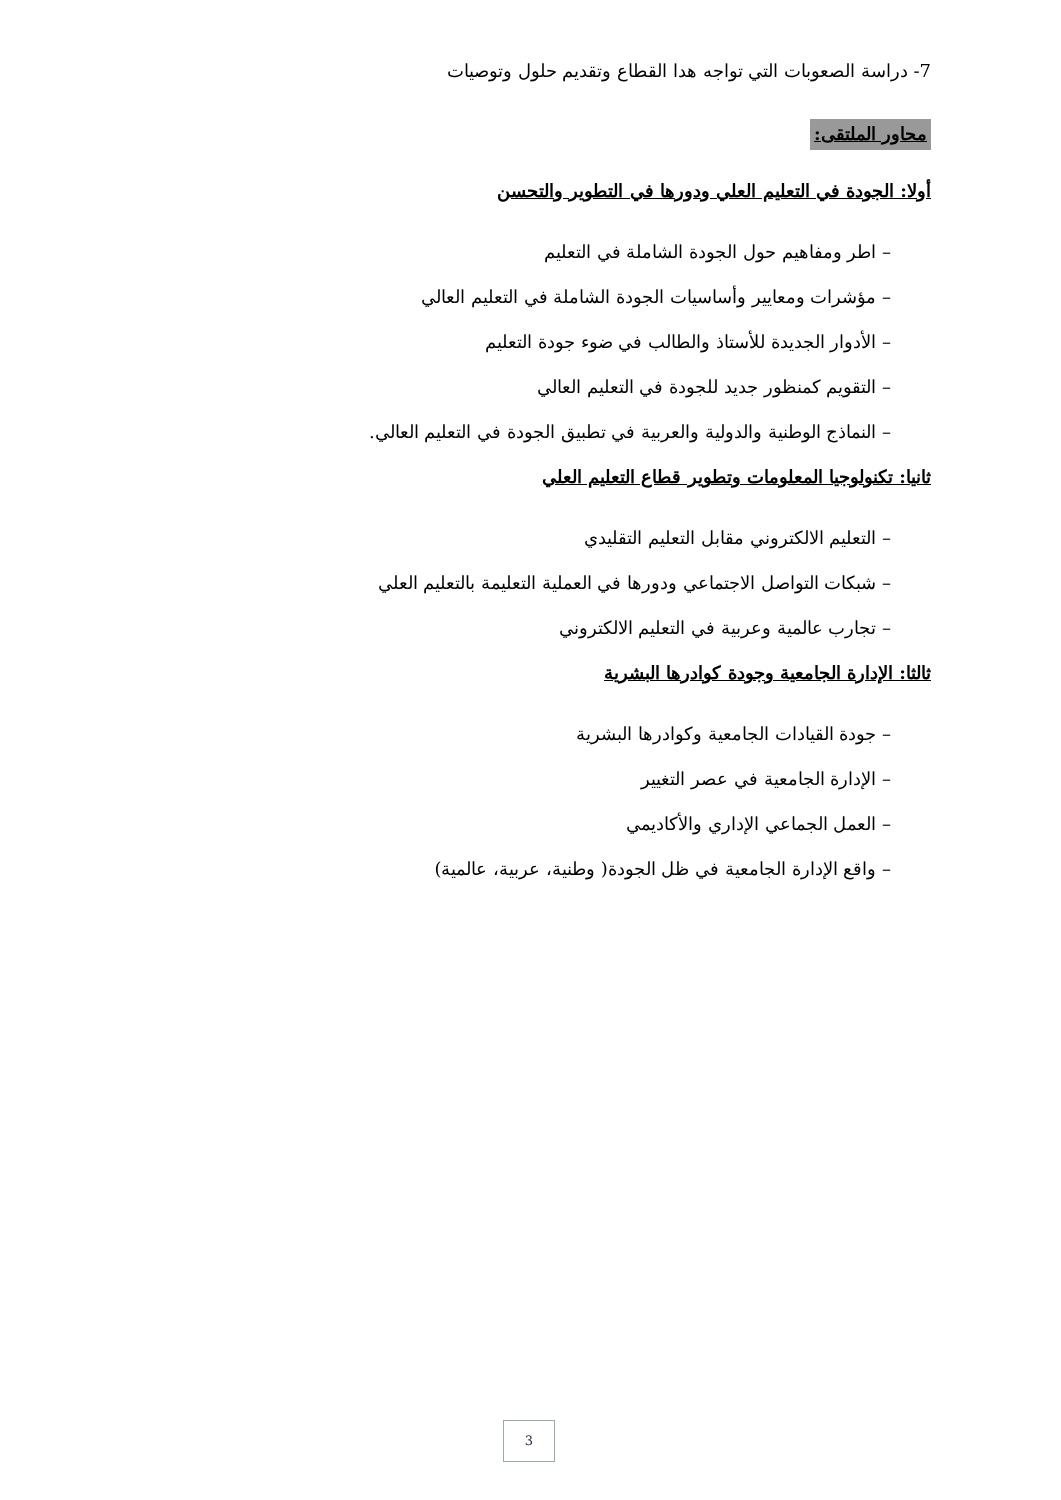7- دراسة الصعوبات التي تواجه هدا القطاع وتقديم حلول وتوصيات
محاور الملتقى:
أولا: الجودة في التعليم العلي ودورها في التطوير والتحسن
– اطر ومفاهيم حول الجودة الشاملة في التعليم
– مؤشرات ومعايير وأساسيات الجودة الشاملة في التعليم العالي
– الأدوار الجديدة للأستاذ والطالب في ضوء جودة التعليم
– التقويم كمنظور جديد للجودة في التعليم العالي
– النماذج الوطنية والدولية والعربية في تطبيق الجودة في التعليم العالي.
ثانيا: تكنولوجيا المعلومات وتطوير قطاع التعليم العلي
– التعليم الالكتروني مقابل التعليم التقليدي
– شبكات التواصل الاجتماعي ودورها في العملية التعليمة بالتعليم العلي
– تجارب عالمية وعربية في التعليم الالكتروني
ثالثا: الإدارة الجامعية وجودة كوادرها البشرية
– جودة القيادات الجامعية وكوادرها البشرية
– الإدارة الجامعية في عصر التغيير
– العمل الجماعي الإداري والأكاديمي
– واقع الإدارة الجامعية في ظل الجودة( وطنية، عربية، عالمية)
3